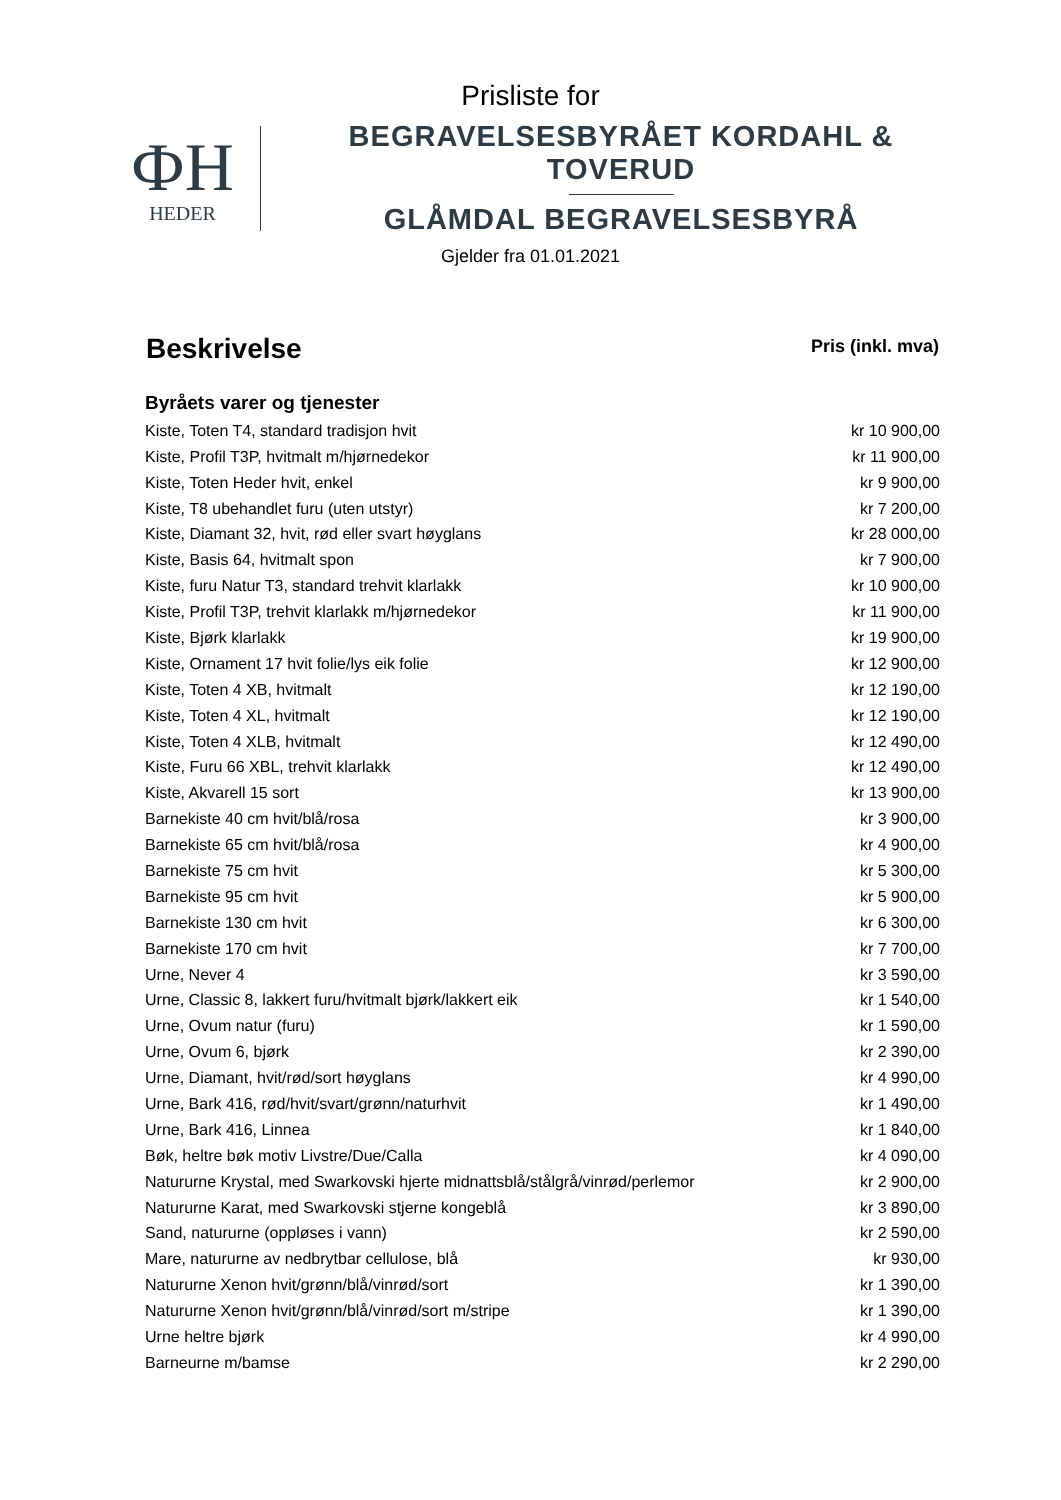Prisliste for
ФH
HEDER
BEGRAVELSESBYRÅET KORDAHL & TOVERUD
GLÅMDAL BEGRAVELSESBYRÅ
Gjelder fra 01.01.2021
| Beskrivelse | Pris (inkl. mva) |
| --- | --- |
| Byråets varer og tjenester | |
| Kiste, Toten T4, standard tradisjon hvit | kr 10 900,00 |
| Kiste, Profil T3P, hvitmalt m/hjørnedekor | kr 11 900,00 |
| Kiste, Toten Heder hvit, enkel | kr 9 900,00 |
| Kiste, T8 ubehandlet furu (uten utstyr) | kr 7 200,00 |
| Kiste, Diamant 32, hvit, rød eller svart høyglans | kr 28 000,00 |
| Kiste, Basis 64, hvitmalt spon | kr 7 900,00 |
| Kiste, furu Natur T3, standard trehvit klarlakk | kr 10 900,00 |
| Kiste, Profil T3P, trehvit klarlakk m/hjørnedekor | kr 11 900,00 |
| Kiste, Bjørk klarlakk | kr 19 900,00 |
| Kiste, Ornament 17 hvit folie/lys eik folie | kr 12 900,00 |
| Kiste, Toten 4 XB, hvitmalt | kr 12 190,00 |
| Kiste, Toten 4 XL, hvitmalt | kr 12 190,00 |
| Kiste, Toten 4 XLB, hvitmalt | kr 12 490,00 |
| Kiste, Furu 66 XBL, trehvit klarlakk | kr 12 490,00 |
| Kiste, Akvarell 15 sort | kr 13 900,00 |
| Barnekiste 40 cm hvit/blå/rosa | kr 3 900,00 |
| Barnekiste 65 cm hvit/blå/rosa | kr 4 900,00 |
| Barnekiste 75 cm hvit | kr 5 300,00 |
| Barnekiste 95 cm hvit | kr 5 900,00 |
| Barnekiste 130 cm hvit | kr 6 300,00 |
| Barnekiste 170 cm hvit | kr 7 700,00 |
| Urne, Never 4 | kr 3 590,00 |
| Urne, Classic 8, lakkert furu/hvitmalt bjørk/lakkert eik | kr 1 540,00 |
| Urne, Ovum natur (furu) | kr 1 590,00 |
| Urne, Ovum 6, bjørk | kr 2 390,00 |
| Urne, Diamant, hvit/rød/sort høyglans | kr 4 990,00 |
| Urne, Bark 416, rød/hvit/svart/grønn/naturhvit | kr 1 490,00 |
| Urne, Bark 416, Linnea | kr 1 840,00 |
| Bøk, heltre bøk motiv Livstre/Due/Calla | kr 4 090,00 |
| Natururne Krystal, med Swarkovski hjerte midnattsblå/stålgrå/vinrød/perlemor | kr 2 900,00 |
| Natururne Karat, med Swarkovski stjerne kongeblå | kr 3 890,00 |
| Sand, natururne (oppløses i vann) | kr 2 590,00 |
| Mare, natururne av nedbrytbar cellulose, blå | kr 930,00 |
| Natururne Xenon hvit/grønn/blå/vinrød/sort | kr 1 390,00 |
| Natururne Xenon hvit/grønn/blå/vinrød/sort m/stripe | kr 1 390,00 |
| Urne heltre bjørk | kr 4 990,00 |
| Barneurne m/bamse | kr 2 290,00 |